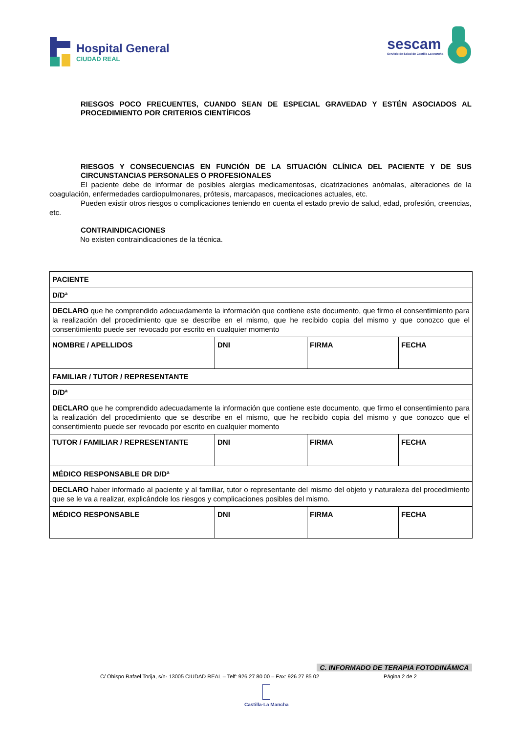Hospital General
CIUDAD REAL
sescam
Servicio de Salud de Castilla-La Mancha
RIESGOS POCO FRECUENTES, CUANDO SEAN DE ESPECIAL GRAVEDAD Y ESTÉN ASOCIADOS AL PROCEDIMIENTO POR CRITERIOS CIENTÍFICOS
RIESGOS Y CONSECUENCIAS EN FUNCIÓN DE LA SITUACIÓN CLÍNICA DEL PACIENTE Y DE SUS CIRCUNSTANCIAS PERSONALES O PROFESIONALES
El paciente debe de informar de posibles alergias medicamentosas, cicatrizaciones anómalas, alteraciones de la coagulación, enfermedades cardiopulmonares, prótesis, marcapasos, medicaciones actuales, etc.
Pueden existir otros riesgos o complicaciones teniendo en cuenta el estado previo de salud, edad, profesión, creencias, etc.
CONTRAINDICACIONES
No existen contraindicaciones de la técnica.
| PACIENTE | | | |
| D/Dª | | | |
| DECLARO que he comprendido adecuadamente la información que contiene este documento, que firmo el consentimiento para la realización del procedimiento que se describe en el mismo, que he recibido copia del mismo y que conozco que el consentimiento puede ser revocado por escrito en cualquier momento | | | |
| NOMBRE / APELLIDOS | DNI | FIRMA | FECHA |
| FAMILIAR / TUTOR / REPRESENTANTE | | | |
| D/Dª | | | |
| DECLARO que he comprendido adecuadamente la información que contiene este documento, que firmo el consentimiento para la realización del procedimiento que se describe en el mismo, que he recibido copia del mismo y que conozco que el consentimiento puede ser revocado por escrito en cualquier momento | | | |
| TUTOR / FAMILIAR / REPRESENTANTE | DNI | FIRMA | FECHA |
| MÉDICO RESPONSABLE DR D/Dª | | | |
| DECLARO haber informado al paciente y al familiar, tutor o representante del mismo del objeto y naturaleza del procedimiento que se le va a realizar, explicándole los riesgos y complicaciones posibles del mismo. | | | |
| MÉDICO RESPONSABLE | DNI | FIRMA | FECHA |
C. INFORMADO DE TERAPIA FOTODINÁMICA
C/ Obispo Rafael Torija, s/n- 13005 CIUDAD REAL – Telf: 926 27 80 00 – Fax: 926 27 85 02
Página 2 de 2
Castilla-La Mancha